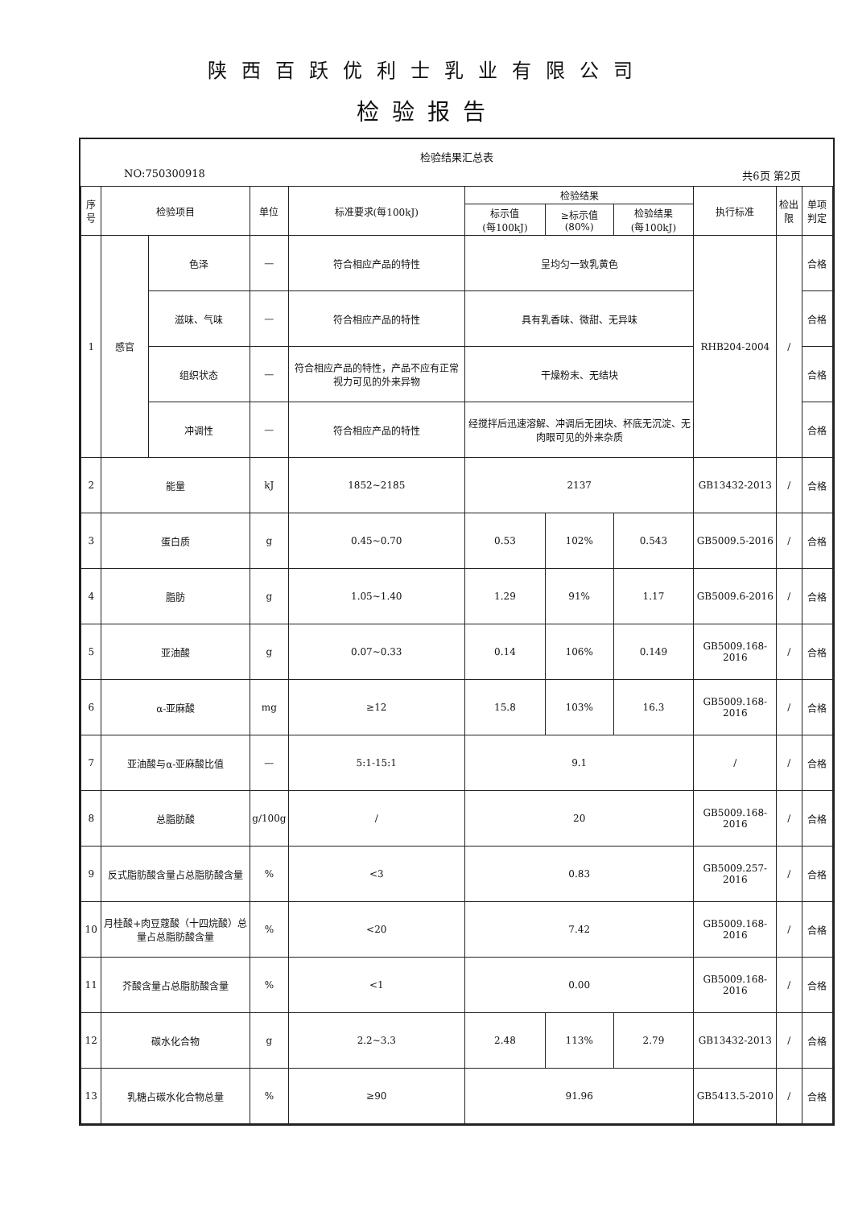陕西百跃优利士乳业有限公司
检验报告
检验结果汇总表
NO:750300918 共6页 第2页
| 序号 | 检验项目 | | 单位 | 标准要求(每100kJ) | 检验结果 | | | 执行标准 | 检出限 | 单项判定 |
| --- | --- | --- | --- | --- | --- | --- | --- | --- | --- | --- |
| | | | | | 标示值 (每100kJ) | ≥标示值 (80%) | 检验结果 (每100kJ) | | | |
| 1 | 感官 | 色泽 | — | 符合相应产品的特性 | 呈均匀一致乳黄色 | | | RHB204-2004 | / | 合格 |
| | | 滋味、气味 | — | 符合相应产品的特性 | 具有乳香味、微甜、无异味 | | | | | 合格 |
| | | 组织状态 | — | 符合相应产品的特性，产品不应有正常视力可见的外来异物 | 干燥粉末、无结块 | | | | | 合格 |
| | | 冲调性 | — | 符合相应产品的特性 | 经搅拌后迅速溶解、冲调后无团块、杯底无沉淀、无肉眼可见的外来杂质 | | | | | 合格 |
| 2 | 能量 | | kJ | 1852~2185 | 2137 | | | GB13432-2013 | / | 合格 |
| 3 | 蛋白质 | | g | 0.45~0.70 | 0.53 | 102% | 0.543 | GB5009.5-2016 | / | 合格 |
| 4 | 脂肪 | | g | 1.05~1.40 | 1.29 | 91% | 1.17 | GB5009.6-2016 | / | 合格 |
| 5 | 亚油酸 | | g | 0.07~0.33 | 0.14 | 106% | 0.149 | GB5009.168-2016 | / | 合格 |
| 6 | α-亚麻酸 | | mg | ≥12 | 15.8 | 103% | 16.3 | GB5009.168-2016 | / | 合格 |
| 7 | 亚油酸与α-亚麻酸比值 | | — | 5:1-15:1 | 9.1 | | | / | / | 合格 |
| 8 | 总脂肪酸 | | g/100g | / | 20 | | | GB5009.168-2016 | / | 合格 |
| 9 | 反式脂肪酸含量占总脂肪酸含量 | | % | <3 | 0.83 | | | GB5009.257-2016 | / | 合格 |
| 10 | 月桂酸+肉豆蔻酸（十四烷酸）总量占总脂肪酸含量 | | % | <20 | 7.42 | | | GB5009.168-2016 | / | 合格 |
| 11 | 芥酸含量占总脂肪酸含量 | | % | <1 | 0.00 | | | GB5009.168-2016 | / | 合格 |
| 12 | 碳水化合物 | | g | 2.2~3.3 | 2.48 | 113% | 2.79 | GB13432-2013 | / | 合格 |
| 13 | 乳糖占碳水化合物总量 | | % | ≥90 | 91.96 | | | GB5413.5-2010 | / | 合格 |